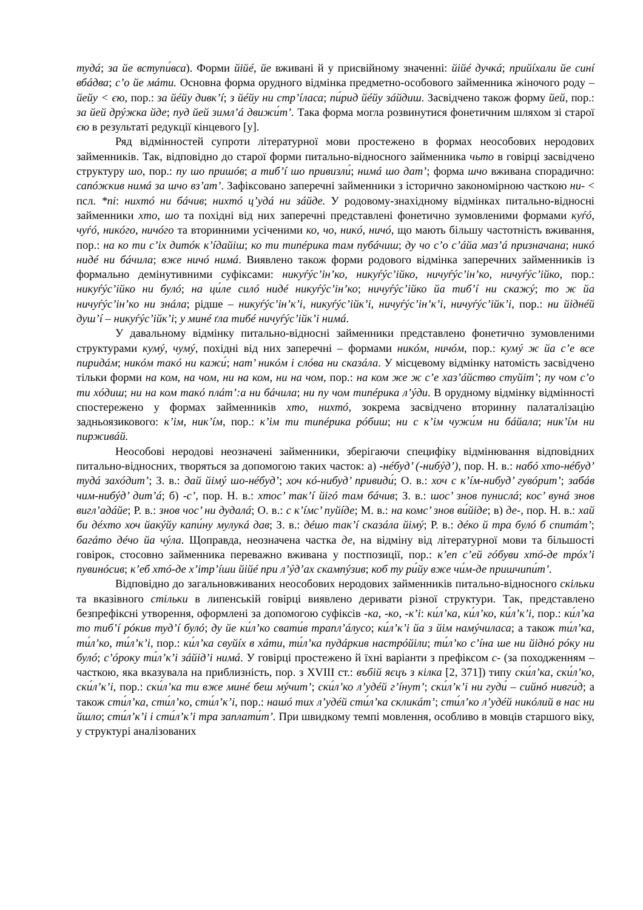тудá; за йе вступи́вса). Форми йійé, йе вживані й у присвійному значенні: йійé дучкá; прийíхали йе синí вбáдва; с’о йе мáти. Основна форма орудного відмінка предметно-особового займенника жіночого роду – йейу < єю, пор.: за йéйу дивк’í; з йéйу ни стр’íласа; пи́рид йéйу зáйдиш. Засвідчено також форму йей, пор.: за йей дрýжка йде; пуд йей зимл’á движи́т’. Така форма могла розвинутися фонетичним шляхом зі старої єю в результаті редукції кінцевого [у].
Ряд відмінностей супроти літературної мови простежено в формах неособових неродових займенників. Так, відповідно до старої форми питально-відносного займенника чьто в говірці засвідчено структуру шо, пор.: пу шо пришóв; а тиб’í шо привизли́; нимá шо дат’; форма шчо вживана спорадично: сапóжкив нимá за шчо вз’ат’. Зафіксовано заперечні займенники з історично закономірною часткою ни- < псл. *ni: нихтó ни бáчив; нихтó ц’удá ни зáйде. У родовому-знахідному відмінках питально-відносні займенники хто, шо та похідні від них заперечні представлені фонетично зумовленими формами куѓó, чуѓó, никóго, ничóго та вторинними усіченими ко, чо, никó, ничó, що мають більшу частотність вживання, пор.: на ко ти с’іх дитóк к’íдайіш; ко ти типéрика там пубáчиш; ду чо с’о с’áйа маз’á призначана; никó нидé ни бáчила; вже ничó нимá. Виявлено також форми родового відмінка заперечних займенників із формально демінутивними суфіксами: никуѓýс’ін’ко, никуѓýс’ійко, ничуѓýс’ін’ко, ничуѓýс’ійко, пор.: никуѓýс’ійко ни булó; на ци́ле силó нидé никуѓýс’ін’ко; ничуѓýс’ійко йа тиб’í ни скажý; то ж йа ничуѓýс’ін’ко ни знáла; рідше – никуѓýс’ін’к’і, никуѓýс’ійк’і, ничуѓýс’ін’к’і, ничуѓýс’ійк’і, пор.: ни йіднéй душ’í – никуѓýс’ійк’і; у минé ґла тибé ничуѓýс’ійк’і нимá.
У давальному відмінку питально-відносні займенники представлено фонетично зумовленими структурами кумý, чумý, похідні від них заперечні – формами никóм, ничóм, пор.: кумý ж йа с’е все пиридáм; никóм такó ни кажи́; нат’ никóм і слóва ни сказáла. У місцевому відмінку натомість засвідчено тільки форми на ком, на чом, ни на ком, ни на чом, пор.: на ком же ж с’е хаз’áйство стуйіт’; пу чом с’о ти хóдиш; ни на ком такó плáт’:а ни бáчила; ни пу чом типéрика л’ýди. В орудному відмінку відмінності спостережено у формах займенників хто, нихтó, зокрема засвідчено вторинну палаталізацію задньоязикового: к’ім, ник’íм, пор.: к’ім ти типéрика рóбиш; ни с к’ім чужи́м ни бáйала; ник’íм ни пирживáй.
Неособові неродові неозначені займенники, зберігаючи специфіку відмінювання відповідних питально-відносних, творяться за допомогою таких часток: а) -нéбуд’ (-нибýд’), пор. Н. в.: набó хто-нéбуд’ тудá захóдит’; З. в.: дай йімý шо-нéбуд’; хоч кó-нибуд’ привиди́; О. в.: хоч с к’íм-нибуд’ гувóрит’; забáв чим-нибýд’ дит’á; б) -с’, пор. Н. в.: хтос’ так’í йігó там бáчив; З. в.: шос’ знов пунислá; кос’ вунá знов вигл’адáйе; Р. в.: знов чос’ ни дудалá; О. в.: с к’íмс’ пуйíде; М. в.: на комс’ знов ви́йіде; в) де-, пор. Н. в.: хай би дéхто хоч йакýйу капи́ну мулукá дав; З. в.: дéшо так’í сказáла йімý; Р. в.: дéко й тра булó б спитáт’; багáто дéчо йа чýла. Щоправда, неозначена частка де, на відміну від літературної мови та більшості говірок, стосовно займенника переважно вживана у постпозиції, пор.: к’еп с’ей гóбуви хтó-де трóх’і пувинóсив; к’еб хтó-де х’ітр’íши йійé при л’ýд’ах скампýзив; коб ту ри́йу вже чи́м-де пришчипи́т’.
Відповідно до загальновживаних неособових неродових займенників питально-відносного скільки та вказівного стільки в липенській говірці виявлено деривати різної структури. Так, представлено безпрефіксні утворення, оформлені за допомогою суфіксів -ка, -ко, -к’і: ки́л’ка, ки́л’ко, ки́л’к’і, пор.: ки́л’ка то тиб’í рóкив туд’í булó; ду йе ки́л’ко свати́в трапл’áлусо; ки́л’к’і йа з йім намýчиласа; а також ти́л’ка, ти́л’ко, ти́л’к’і, пор.: ки́л’ка свуйíх в хáти, ти́л’ка пудáркив настрóйіли; ти́л’ко с’íна ше ни йіднó рóку ни булó; с’óроку ти́л’к’і зáйід’і нимá. У говірці простежено й їхні варіанти з префіксом с- (за походженням – часткою, яка вказувала на приблизність, пор. з XVIII ст.: въбій яєцъ з кілка [2, 371]) типу ски́л’ка, ски́л’ко, ски́л’к’і, пор.: ски́л’ка ти вже минé беш мýчит’; ски́л’ко л’удéй г’íнут’; ски́л’к’і ни гуди́ – сийнó нивги́д; а також сти́л’ка, сти́л’ко, сти́л’к’і, пор.: нашó тих л’удéй сти́л’ка скликáт’; сти́л’ко л’удéй никóлий в нас ни йшло; сти́л’к’і і сти́л’к’і тра заплати́т’. При швидкому темпі мовлення, особливо в мовців старшого віку, у структурі аналізованих